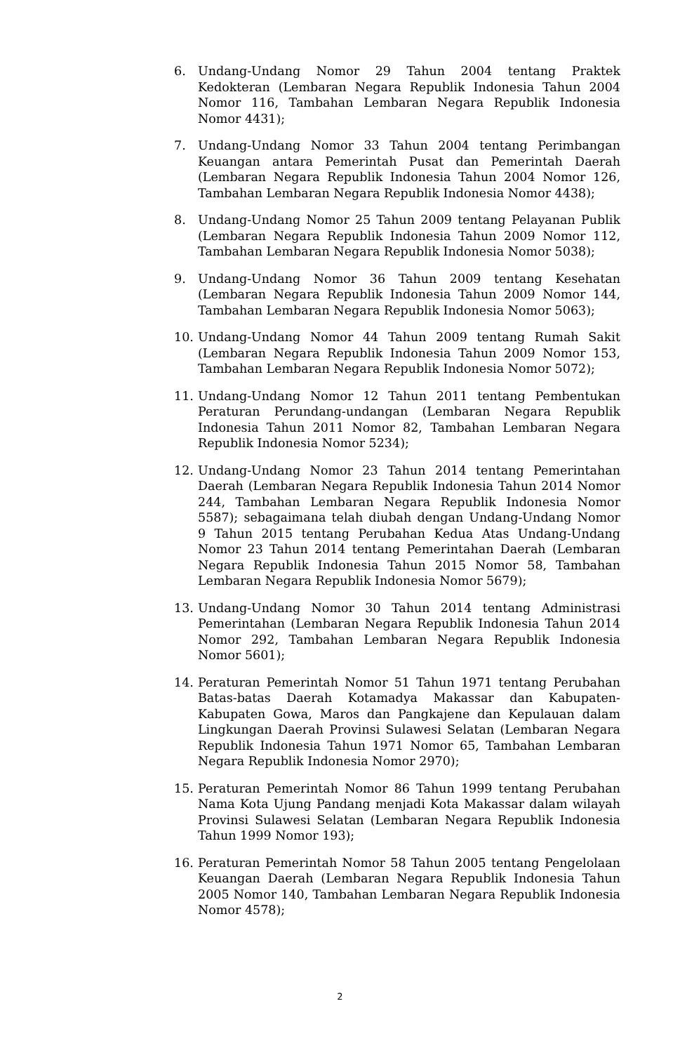6. Undang-Undang Nomor 29 Tahun 2004 tentang Praktek Kedokteran (Lembaran Negara Republik Indonesia Tahun 2004 Nomor 116, Tambahan Lembaran Negara Republik Indonesia Nomor 4431);
7. Undang-Undang Nomor 33 Tahun 2004 tentang Perimbangan Keuangan antara Pemerintah Pusat dan Pemerintah Daerah (Lembaran Negara Republik Indonesia Tahun 2004 Nomor 126, Tambahan Lembaran Negara Republik Indonesia Nomor 4438);
8. Undang-Undang Nomor 25 Tahun 2009 tentang Pelayanan Publik (Lembaran Negara Republik Indonesia Tahun 2009 Nomor 112, Tambahan Lembaran Negara Republik Indonesia Nomor 5038);
9. Undang-Undang Nomor 36 Tahun 2009 tentang Kesehatan (Lembaran Negara Republik Indonesia Tahun 2009 Nomor 144, Tambahan Lembaran Negara Republik Indonesia Nomor 5063);
10. Undang-Undang Nomor 44 Tahun 2009 tentang Rumah Sakit (Lembaran Negara Republik Indonesia Tahun 2009 Nomor 153, Tambahan Lembaran Negara Republik Indonesia Nomor 5072);
11. Undang-Undang Nomor 12 Tahun 2011 tentang Pembentukan Peraturan Perundang-undangan (Lembaran Negara Republik Indonesia Tahun 2011 Nomor 82, Tambahan Lembaran Negara Republik Indonesia Nomor 5234);
12. Undang-Undang Nomor 23 Tahun 2014 tentang Pemerintahan Daerah (Lembaran Negara Republik Indonesia Tahun 2014 Nomor 244, Tambahan Lembaran Negara Republik Indonesia Nomor 5587); sebagaimana telah diubah dengan Undang-Undang Nomor 9 Tahun 2015 tentang Perubahan Kedua Atas Undang-Undang Nomor 23 Tahun 2014 tentang Pemerintahan Daerah (Lembaran Negara Republik Indonesia Tahun 2015 Nomor 58, Tambahan Lembaran Negara Republik Indonesia Nomor 5679);
13. Undang-Undang Nomor 30 Tahun 2014 tentang Administrasi Pemerintahan (Lembaran Negara Republik Indonesia Tahun 2014 Nomor 292, Tambahan Lembaran Negara Republik Indonesia Nomor 5601);
14. Peraturan Pemerintah Nomor 51 Tahun 1971 tentang Perubahan Batas-batas Daerah Kotamadya Makassar dan Kabupaten-Kabupaten Gowa, Maros dan Pangkajene dan Kepulauan dalam Lingkungan Daerah Provinsi Sulawesi Selatan (Lembaran Negara Republik Indonesia Tahun 1971 Nomor 65, Tambahan Lembaran Negara Republik Indonesia Nomor 2970);
15. Peraturan Pemerintah Nomor 86 Tahun 1999 tentang Perubahan Nama Kota Ujung Pandang menjadi Kota Makassar dalam wilayah Provinsi Sulawesi Selatan (Lembaran Negara Republik Indonesia Tahun 1999 Nomor 193);
16. Peraturan Pemerintah Nomor 58 Tahun 2005 tentang Pengelolaan Keuangan Daerah (Lembaran Negara Republik Indonesia Tahun 2005 Nomor 140, Tambahan Lembaran Negara Republik Indonesia Nomor 4578);
2